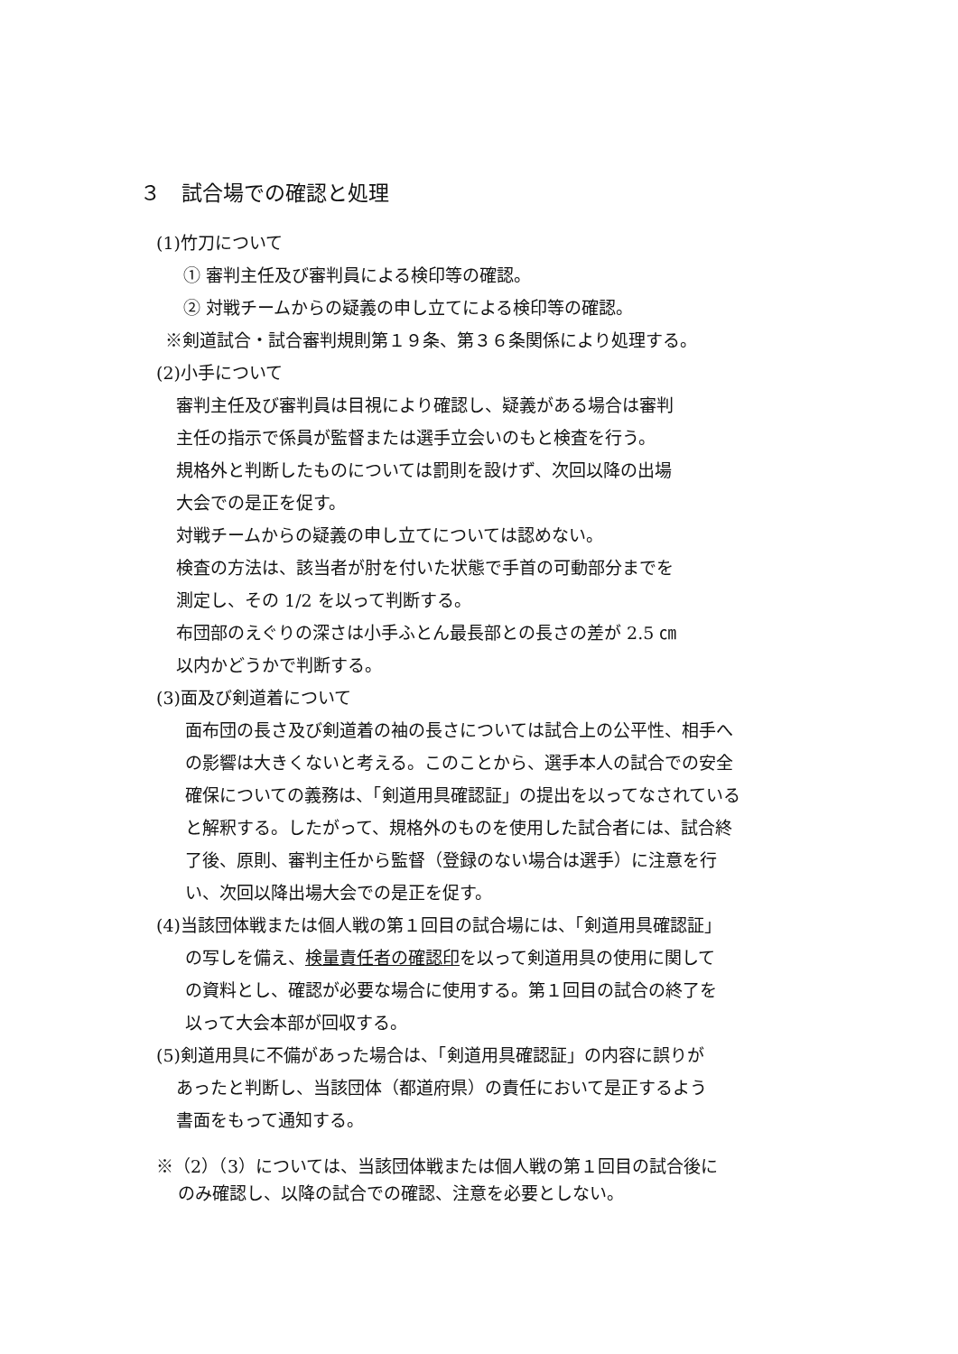３　試合場での確認と処理
(1)竹刀について
① 審判主任及び審判員による検印等の確認。
② 対戦チームからの疑義の申し立てによる検印等の確認。
※剣道試合・試合審判規則第１９条、第３６条関係により処理する。
(2)小手について
審判主任及び審判員は目視により確認し、疑義がある場合は審判
主任の指示で係員が監督または選手立会いのもと検査を行う。
規格外と判断したものについては罰則を設けず、次回以降の出場
大会での是正を促す。
対戦チームからの疑義の申し立てについては認めない。
検査の方法は、該当者が肘を付いた状態で手首の可動部分までを
測定し、その 1/2 を以って判断する。
布団部のえぐりの深さは小手ふとん最長部との長さの差が 2.5 ㎝
以内かどうかで判断する。
(3)面及び剣道着について
面布団の長さ及び剣道着の袖の長さについては試合上の公平性、相手へ
の影響は大きくないと考える。このことから、選手本人の試合での安全
確保についての義務は、「剣道用具確認証」の提出を以ってなされている
と解釈する。したがって、規格外のものを使用した試合者には、試合終
了後、原則、審判主任から監督（登録のない場合は選手）に注意を行
い、次回以降出場大会での是正を促す。
(4)当該団体戦または個人戦の第１回目の試合場には、「剣道用具確認証」
の写しを備え、検量責任者の確認印を以って剣道用具の使用に関して
の資料とし、確認が必要な場合に使用する。第１回目の試合の終了を
以って大会本部が回収する。
(5)剣道用具に不備があった場合は、「剣道用具確認証」の内容に誤りが
あったと判断し、当該団体（都道府県）の責任において是正するよう
書面をもって通知する。
※（2）（3）については、当該団体戦または個人戦の第１回目の試合後に
のみ確認し、以降の試合での確認、注意を必要としない。